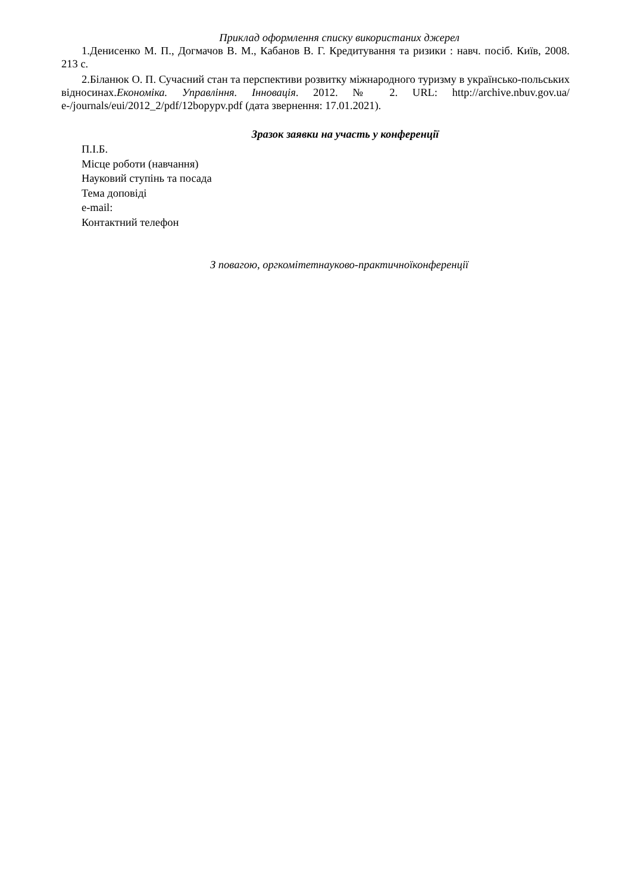Приклад оформлення списку використаних джерел
1.Денисенко М. П., Догмачов В. М., Кабанов В. Г. Кредитування та ризики : навч. посіб. Київ, 2008. 213 с.
2.Біланюк О. П. Сучасний стан та перспективи розвитку міжнародного туризму в українсько-польських відносинах.Економіка. Управління. Інновація. 2012. № 2. URL: http://archive.nbuv.gov.ua/ e-/journals/eui/2012_2/pdf/12bopypv.pdf (дата звернення: 17.01.2021).
Зразок заявки на участь у конференції
П.І.Б.
Місце роботи (навчання)
Науковий ступінь та посада
Тема доповіді
e-mail:
Контактний телефон
З повагою, оргкомітетнауково-практичноїконференції